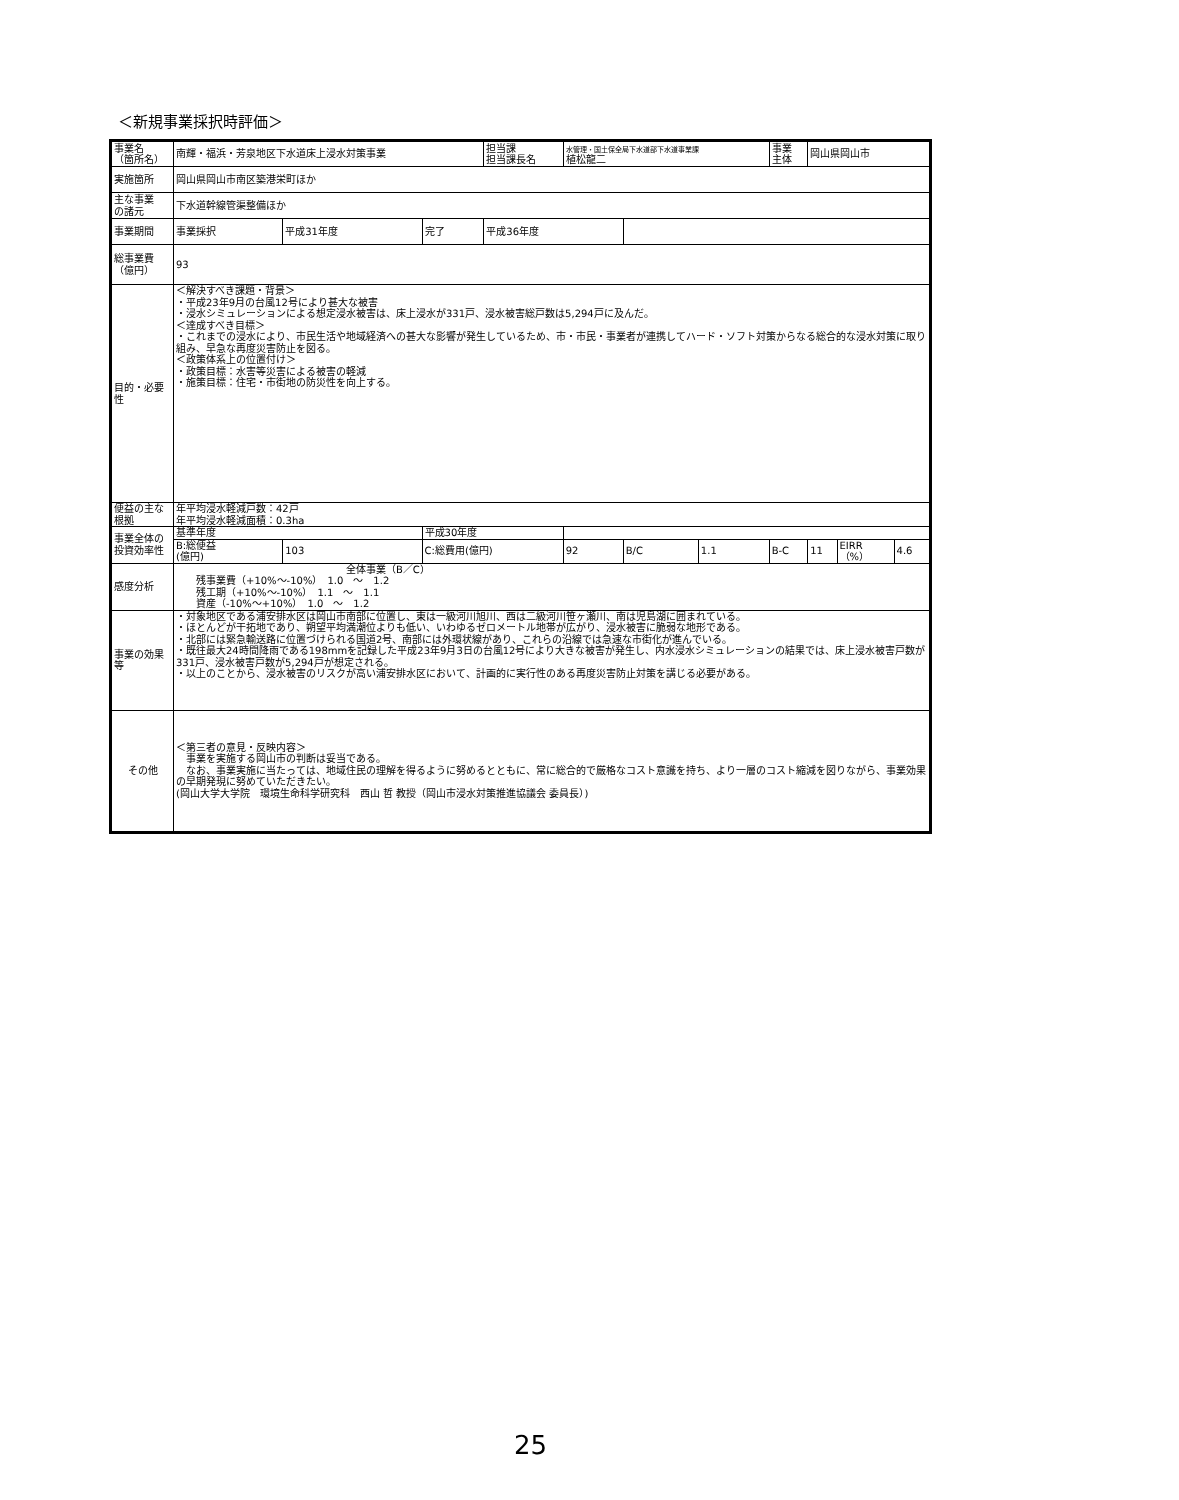＜新規事業採択時評価＞
| 事業名 （箇所名） | 南輝・福浜・芳泉地区下水道床上浸水対策事業 | | | 担当課 担当課長名 | 水管理・国土保全局下水道部下水道事業課 植松龍二 | | | 事業 主体 | 岡山県岡山市 | | |
| 実施箇所 | 岡山県岡山市南区築港栄町ほか | | | | | | | | | | |
| 主な事業 の諸元 | 下水道幹線管渠整備ほか | | | | | | | | | | |
| 事業期間 | 事業採択 | 平成31年度 | 完了 | 平成36年度 | | | | | | | |
| 総事業費 （億円） | 93 | | | | | | | | | | |
| 目的・必要性 | ＜解決すべき課題・背景＞ ・平成23年9月の台風12号により甚大な被害 ・浸水シミュレーションによる想定浸水被害は、床上浸水が331戸、浸水被害総戸数は5,294戸に及んだ。 ＜達成すべき目標＞ ・これまでの浸水により、市民生活や地域経済への甚大な影響が発生しているため、市・市民・事業者が連携してハード・ソフト対策からなる総合的な浸水対策に取り組み、早急な再度災害防止を図る。 ＜政策体系上の位置付け＞ ・政策目標：水害等災害による被害の軽減 ・施策目標：住宅・市街地の防災性を向上する。 | | | | | | | | | | |
| 便益の主な根拠 | 年平均浸水軽減戸数：42戸 年平均浸水軽減面積：0.3ha | | | | | | | | | | |
| 事業全体の投資効率性 | 基準年度 | | 平成30年度 | | | | | | | | |
| | B:総便益 (億円) | 103 | C:総費用(億円) | | 92 | B/C | 1.1 | B-C | 11 | EIRR （%） | 4.6 |
| 感度分析 | 全体事業（B／C） 残事業費（+10%～-10%） 1.0 ～ 1.2 残工期（+10%～-10%） 1.1 ～ 1.1 資産（-10%～+10%） 1.0 ～ 1.2 | | | | | | | | | | |
| 事業の効果等 | ・対象地区である浦安排水区は岡山市南部に位置し、東は一級河川旭川、西は二級河川笹ヶ瀬川、南は児島湖に囲まれている。 ・ほとんどが干拓地であり、朔望平均満潮位よりも低い、いわゆるゼロメートル地帯が広がり、浸水被害に脆弱な地形である。 ・北部には緊急輸送路に位置づけられる国道2号、南部には外環状線があり、これらの沿線では急速な市街化が進んでいる。 ・既往最大24時間降雨である198mmを記録した平成23年9月3日の台風12号により大きな被害が発生し、内水浸水シミュレーションの結果では、床上浸水被害戸数が331戸、浸水被害戸数が5,294戸が想定される。 ・以上のことから、浸水被害のリスクが高い浦安排水区において、計画的に実行性のある再度災害防止対策を講じる必要がある。 | | | | | | | | | | |
| その他 | ＜第三者の意見・反映内容＞ 事業を実施する岡山市の判断は妥当である。 なお、事業実施に当たっては、地域住民の理解を得るように努めるとともに、常に総合的で厳格なコスト意識を持ち、より一層のコスト縮減を図りながら、事業効果の早期発現に努めていただきたい。 (岡山大学大学院 環境生命科学研究科 西山 哲 教授（岡山市浸水対策推進協議会 委員長）) | | | | | | | | | | |
25